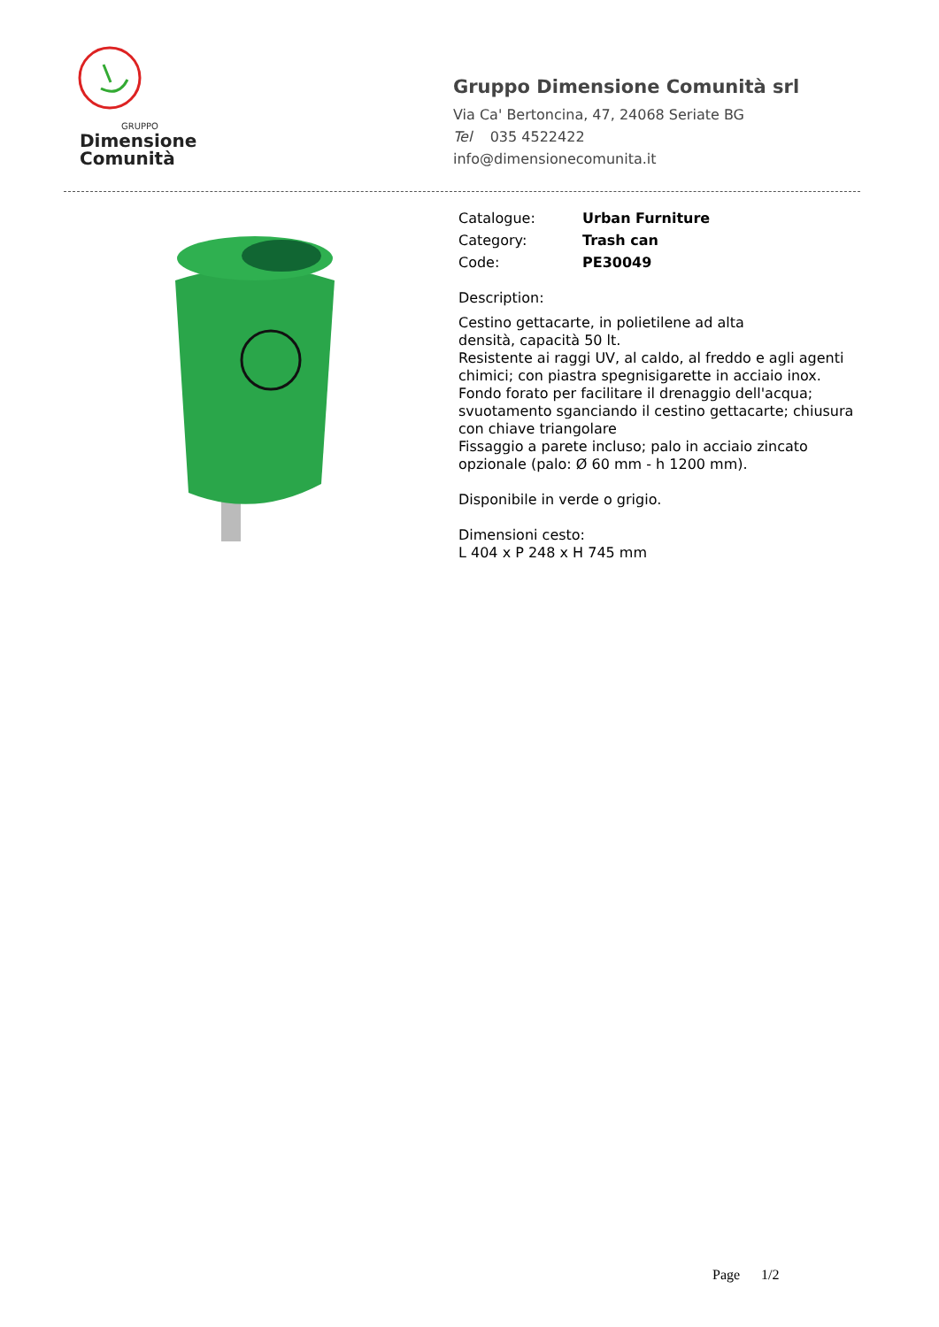GRUPPO
Dimensione
Comunità
Gruppo Dimensione Comunità srl
Via Ca' Bertoncina, 47, 24068 Seriate BG
Tel 035 4522422
info@dimensionecomunita.it
Catalogue: Urban Furniture
Category: Trash can
Code: PE30049
Description:
Cestino gettacarte, in polietilene ad alta
densità, capacità 50 lt.
Resistente ai raggi UV, al caldo, al freddo e agli agenti chimici; con piastra spegnisigarette in acciaio inox.
Fondo forato per facilitare il drenaggio dell'acqua; svuotamento sganciando il cestino gettacarte; chiusura con chiave triangolare
Fissaggio a parete incluso; palo in acciaio zincato opzionale (palo: Ø 60 mm - h 1200 mm).
Disponibile in verde o grigio.
Dimensioni cesto:
L 404 x P 248 x H 745 mm
Page 1/2